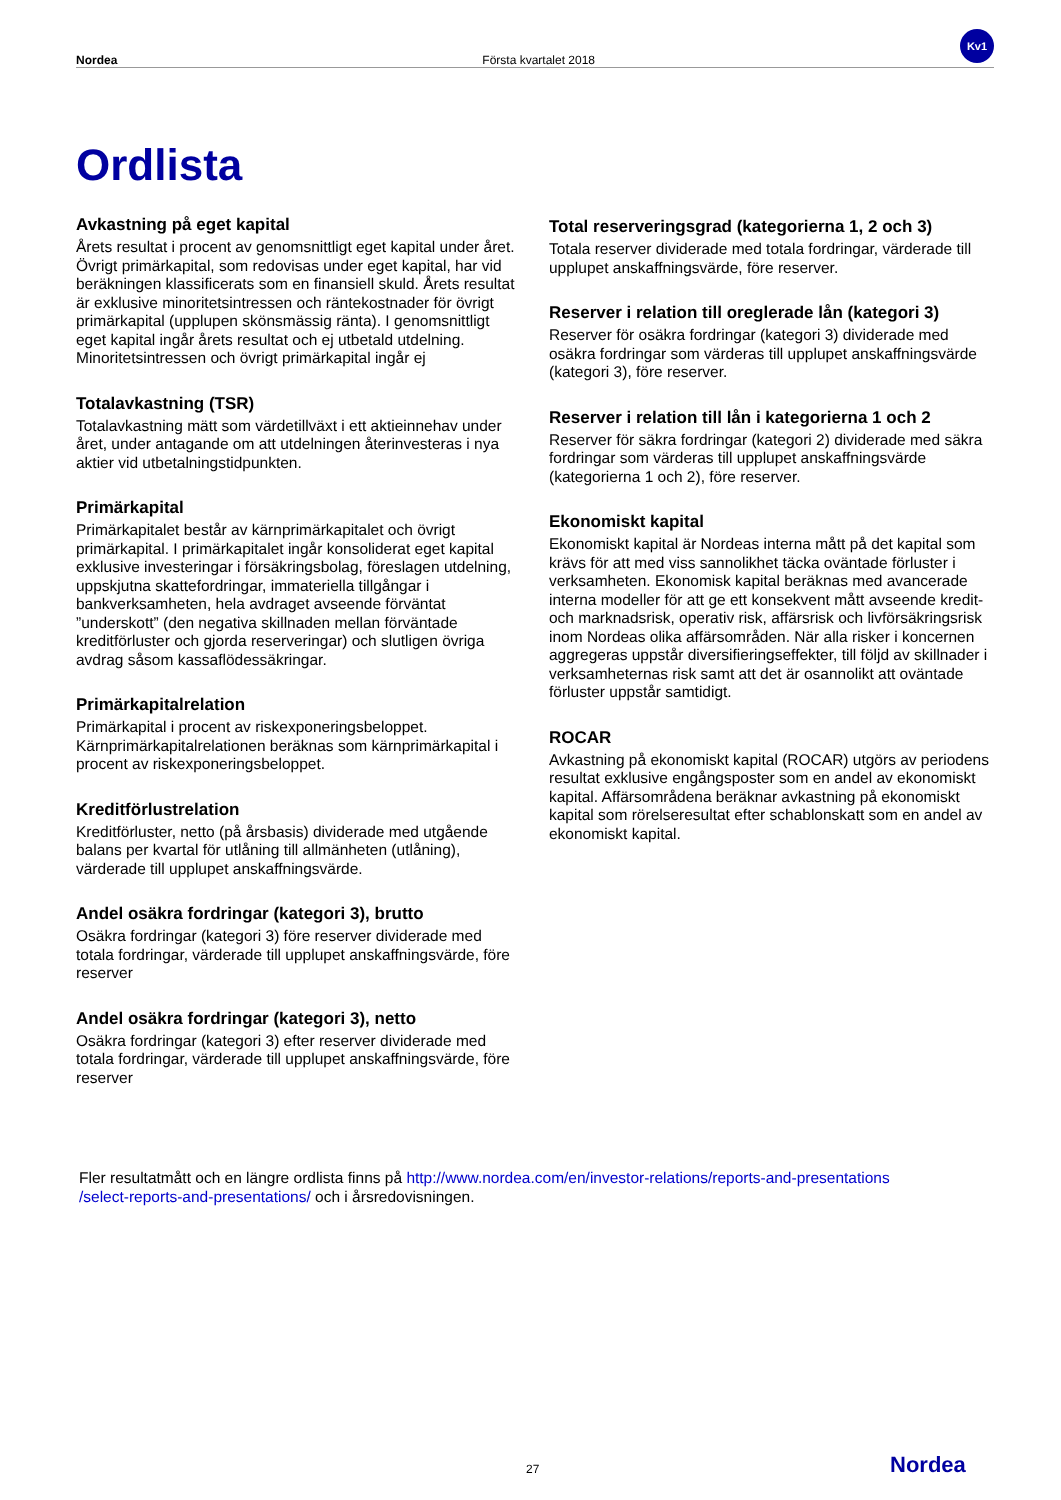Nordea Första kvartalet 2018
Kv1
Ordlista
Avkastning på eget kapital
Årets resultat i procent av genomsnittligt eget kapital under året. Övrigt primärkapital, som redovisas under eget kapital, har vid beräkningen klassificerats som en finansiell skuld. Årets resultat är exklusive minoritetsintressen och räntekostnader för övrigt primärkapital (upplupen skönsmässig ränta). I genomsnittligt eget kapital ingår årets resultat och ej utbetald utdelning. Minoritetsintressen och övrigt primärkapital ingår ej
Totalavkastning (TSR)
Totalavkastning mätt som värdetillväxt i ett aktieinnehav under året, under antagande om att utdelningen återinvesteras i nya aktier vid utbetalningstidpunkten.
Primärkapital
Primärkapitalet består av kärnprimärkapitalet och övrigt primärkapital. I primärkapitalet ingår konsoliderat eget kapital exklusive investeringar i försäkringsbolag, föreslagen utdelning, uppskjutna skattefordringar, immateriella tillgångar i bankverksamheten, hela avdraget avseende förväntat ”underskott” (den negativa skillnaden mellan förväntade kreditförluster och gjorda reserveringar) och slutligen övriga avdrag såsom kassaflödessäkringar.
Primärkapitalrelation
Primärkapital i procent av riskexponeringsbeloppet. Kärnprimärkapitalrelationen beräknas som kärnprimärkapital i procent av riskexponeringsbeloppet.
Kreditförlustrelation
Kreditförluster, netto (på årsbasis) dividerade med utgående balans per kvartal för utlåning till allmänheten (utlåning), värderade till upplupet anskaffningsvärde.
Andel osäkra fordringar (kategori 3), brutto
Osäkra fordringar (kategori 3) före reserver dividerade med totala fordringar, värderade till upplupet anskaffningsvärde, före reserver
Andel osäkra fordringar (kategori 3), netto
Osäkra fordringar (kategori 3) efter reserver dividerade med totala fordringar, värderade till upplupet anskaffningsvärde, före reserver
Total reserveringsgrad (kategorierna 1, 2 och 3)
Totala reserver dividerade med totala fordringar, värderade till upplupet anskaffningsvärde, före reserver.
Reserver i relation till oreglerade lån (kategori 3)
Reserver för osäkra fordringar (kategori 3) dividerade med osäkra fordringar som värderas till upplupet anskaffningsvärde (kategori 3), före reserver.
Reserver i relation till lån i kategorierna 1 och 2
Reserver för säkra fordringar (kategori 2) dividerade med säkra fordringar som värderas till upplupet anskaffningsvärde (kategorierna 1 och 2), före reserver.
Ekonomiskt kapital
Ekonomiskt kapital är Nordeas interna mått på det kapital som krävs för att med viss sannolikhet täcka oväntade förluster i verksamheten. Ekonomisk kapital beräknas med avancerade interna modeller för att ge ett konsekvent mått avseende kredit- och marknadsrisk, operativ risk, affärsrisk och livförsäkringsrisk inom Nordeas olika affärsområden. När alla risker i koncernen aggregeras uppstår diversifieringseffekter, till följd av skillnader i verksamheternas risk samt att det är osannolikt att oväntade förluster uppstår samtidigt.
ROCAR
Avkastning på ekonomiskt kapital (ROCAR) utgörs av periodens resultat exklusive engångsposter som en andel av ekonomiskt kapital. Affärsområdena beräknar avkastning på ekonomiskt kapital som rörelseresultat efter schablonskatt som en andel av ekonomiskt kapital.
Fler resultatmått och en längre ordlista finns på http://www.nordea.com/en/investor-relations/reports-and-presentations
/select-reports-and-presentations/ och i årsredovisningen.
27 Nordea